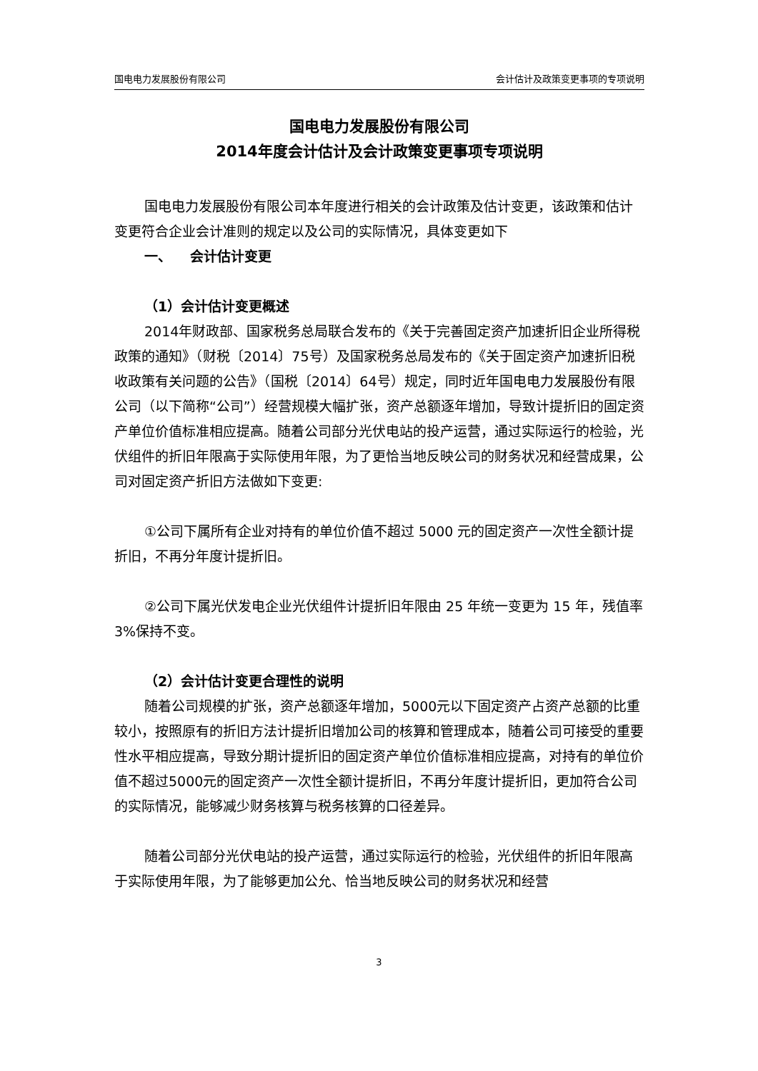国电电力发展股份有限公司 会计估计及政策变更事项的专项说明
国电电力发展股份有限公司
2014年度会计估计及会计政策变更事项专项说明
国电电力发展股份有限公司本年度进行相关的会计政策及估计变更，该政策和估计变更符合企业会计准则的规定以及公司的实际情况，具体变更如下
一、 会计估计变更
（1）会计估计变更概述
2014年财政部、国家税务总局联合发布的《关于完善固定资产加速折旧企业所得税政策的通知》（财税〔2014〕75号）及国家税务总局发布的《关于固定资产加速折旧税收政策有关问题的公告》（国税〔2014〕64号）规定，同时近年国电电力发展股份有限公司（以下简称“公司”）经营规模大幅扩张，资产总额逐年增加，导致计提折旧的固定资产单位价值标准相应提高。随着公司部分光伏电站的投产运营，通过实际运行的检验，光伏组件的折旧年限高于实际使用年限，为了更恰当地反映公司的财务状况和经营成果，公司对固定资产折旧方法做如下变更:
①公司下属所有企业对持有的单位价值不超过 5000 元的固定资产一次性全额计提折旧，不再分年度计提折旧。
②公司下属光伏发电企业光伏组件计提折旧年限由 25 年统一变更为 15 年，残值率 3%保持不变。
（2）会计估计变更合理性的说明
随着公司规模的扩张，资产总额逐年增加，5000元以下固定资产占资产总额的比重较小，按照原有的折旧方法计提折旧增加公司的核算和管理成本，随着公司可接受的重要性水平相应提高，导致分期计提折旧的固定资产单位价值标准相应提高，对持有的单位价值不超过5000元的固定资产一次性全额计提折旧，不再分年度计提折旧，更加符合公司的实际情况，能够减少财务核算与税务核算的口径差异。
随着公司部分光伏电站的投产运营，通过实际运行的检验，光伏组件的折旧年限高于实际使用年限，为了能够更加公允、恰当地反映公司的财务状况和经营
3